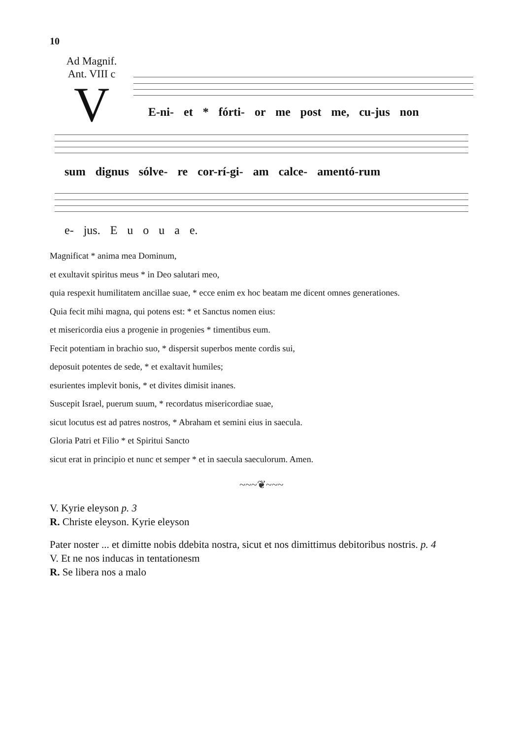10
Ad Magnif.
Ant. VIII c
V
E-ni- et * fórti- or me post me, cu-jus non
sum dignus sólve- re cor-rí-gi- am calce- amentó-rum
e- jus. E u o u a e.
Magnificat * anima mea Dominum,
et exultavit spiritus meus * in Deo salutari meo,
quia respexit humilitatem ancillae suae, * ecce enim ex hoc beatam me dicent omnes generationes.
Quia fecit mihi magna, qui potens est: * et Sanctus nomen eius:
et misericordia eius a progenie in progenies * timentibus eum.
Fecit potentiam in brachio suo, * dispersit superbos mente cordis sui,
deposuit potentes de sede, * et exaltavit humiles;
esurientes implevit bonis, * et divites dimisit inanes.
Suscepit Israel, puerum suum, * recordatus misericordiae suae,
sicut locutus est ad patres nostros, * Abraham et semini eius in saecula.
Gloria Patri et Filio * et Spiritui Sancto
sicut erat in principio et nunc et semper * et in saecula saeculorum. Amen.
~~~❦~~~
V. Kyrie eleyson p. 3
R. Christe eleyson. Kyrie eleyson
Pater noster ... et dimitte nobis ddebita nostra, sicut et nos dimittimus debitoribus nostris. p. 4
V. Et ne nos inducas in tentationesm
R. Se libera nos a malo